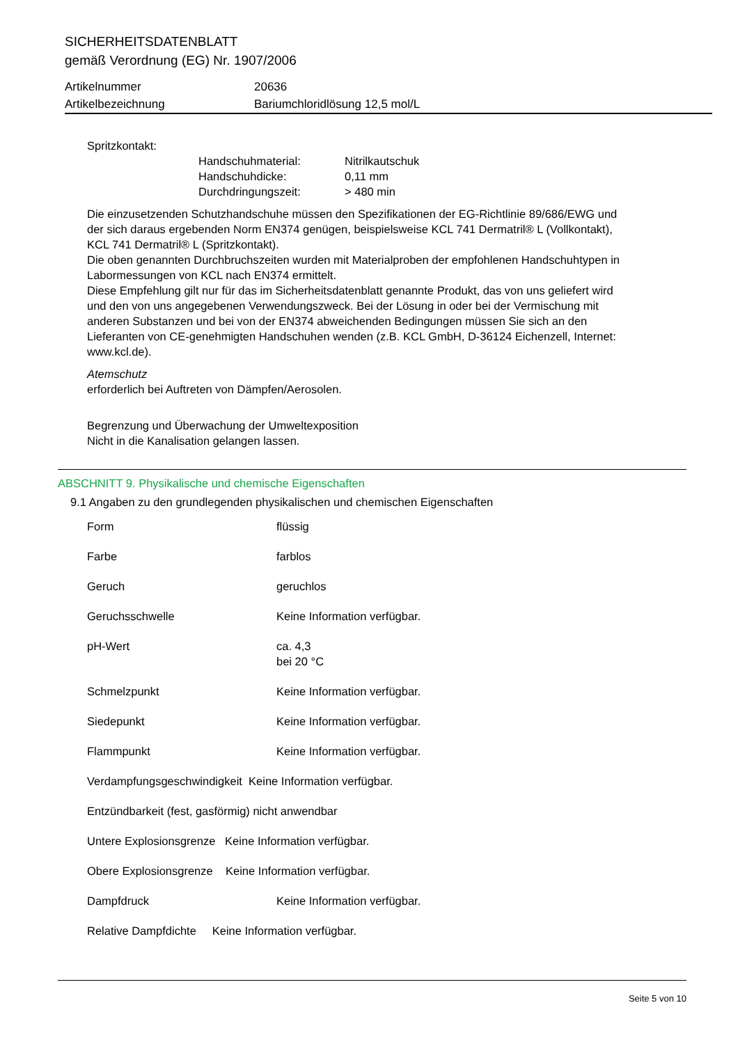SICHERHEITSDATENBLATT
gemäß Verordnung (EG) Nr. 1907/2006
Artikelnummer 20636
Artikelbezeichnung Bariumchloridlösung 12,5 mol/L
Spritzkontakt:
Handschuhmaterial: Nitrilkautschuk Handschuhdicke: 0,11 mm Durchdringungszeit: > 480 min
Die einzusetzenden Schutzhandschuhe müssen den Spezifikationen der EG-Richtlinie 89/686/EWG und der sich daraus ergebenden Norm EN374 genügen, beispielsweise KCL 741 Dermatril® L (Vollkontakt), KCL 741 Dermatril® L (Spritzkontakt).
Die oben genannten Durchbruchszeiten wurden mit Materialproben der empfohlenen Handschuhtypen in Labormessungen von KCL nach EN374 ermittelt.
Diese Empfehlung gilt nur für das im Sicherheitsdatenblatt genannte Produkt, das von uns geliefert wird und den von uns angegebenen Verwendungszweck. Bei der Lösung in oder bei der Vermischung mit anderen Substanzen und bei von der EN374 abweichenden Bedingungen müssen Sie sich an den Lieferanten von CE-genehmigten Handschuhen wenden (z.B. KCL GmbH, D-36124 Eichenzell, Internet: www.kcl.de).
Atemschutz
erforderlich bei Auftreten von Dämpfen/Aerosolen.
Begrenzung und Überwachung der Umweltexposition
Nicht in die Kanalisation gelangen lassen.
ABSCHNITT 9. Physikalische und chemische Eigenschaften
9.1 Angaben zu den grundlegenden physikalischen und chemischen Eigenschaften
Form flüssig
Farbe farblos
Geruch geruchlos
Geruchsschwelle Keine Information verfügbar.
pH-Wert ca. 4,3
bei 20 °C
Schmelzpunkt Keine Information verfügbar.
Siedepunkt Keine Information verfügbar.
Flammpunkt Keine Information verfügbar.
Verdampfungsgeschwindigkeit Keine Information verfügbar.
Entzündbarkeit (fest, gasförmig) nicht anwendbar
Untere Explosionsgrenze Keine Information verfügbar.
Obere Explosionsgrenze Keine Information verfügbar.
Dampfdruck Keine Information verfügbar.
Relative Dampfdichte Keine Information verfügbar.
Seite 5 von 10